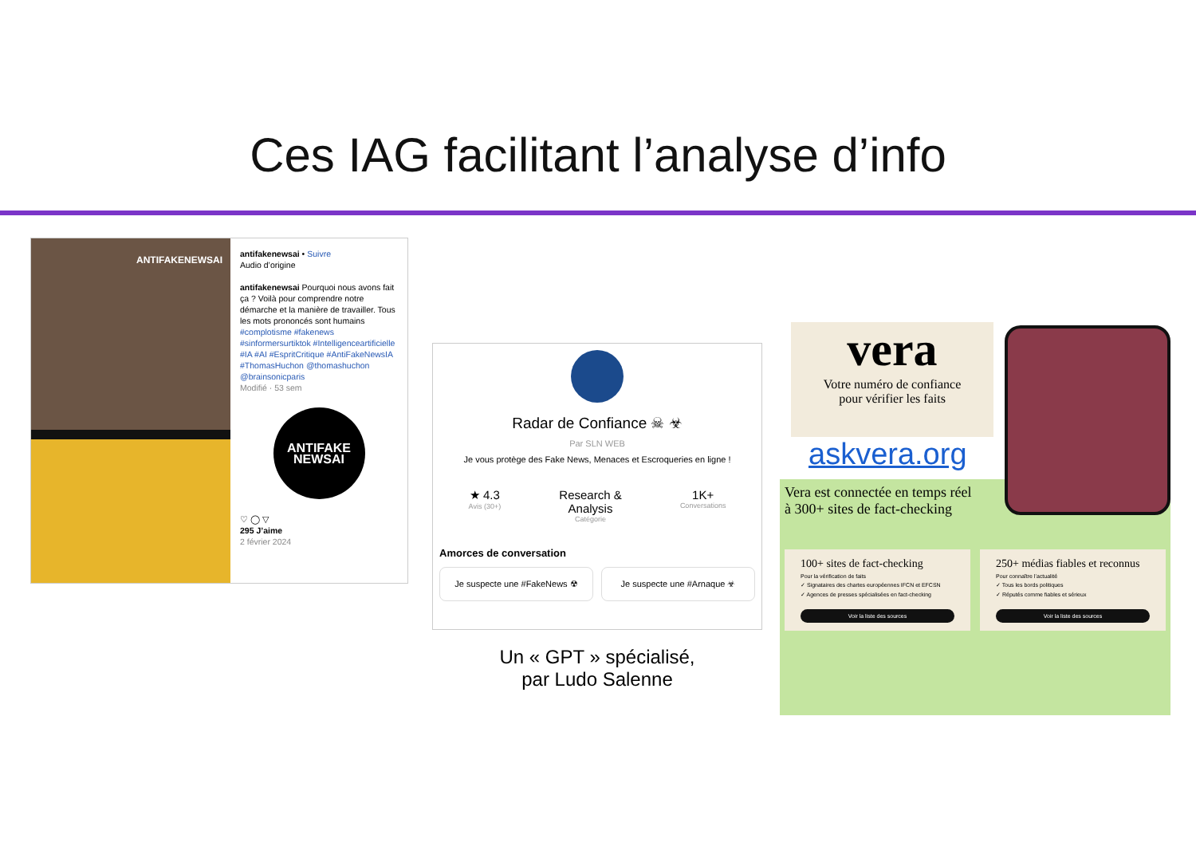Ces IAG facilitant l’analyse d’info
ANTIFAKENEWSAI
antifakenewsai • Suivre
Audio d’origine
antifakenewsai Pourquoi nous avons fait ça ? Voilà pour comprendre notre démarche et la manière de travailler. Tous les mots prononcés sont humains #complotisme #fakenews #sinformersurtiktok #Intelligenceartificielle #IA #AI #EspritCritique #AntiFakeNewsIA #ThomasHuchon @thomashuchon @brainsonicparis
Modifié · 53 sem
ANTIFAKE
NEWSAI
♡ ◯ ▽
295 J’aime
2 février 2024
Radar de Confiance ☠ ☣
Par SLN WEB
Je vous protège des Fake News, Menaces et Escroqueries en ligne !
★ 4.3
Avis (30+)
Research &
Analysis
Catégorie
1K+
Conversations
Amorces de conversation
Je suspecte une #FakeNews ☢ Je suspecte une #Arnaque ☣
Un « GPT » spécialisé,
par Ludo Salenne
vera
Votre numéro de confiance
pour vérifier les faits
askvera.org
Vera est connectée en temps réel
à 300+ sites de fact-checking
100+ sites de fact-checking
Pour la vérification de faits
✓ Signataires des chartes européennes IFCN et EFCSN
✓ Agences de presses spécialisées en fact-checking
Voir la liste des sources
250+ médias fiables et reconnus
Pour connaître l’actualité
✓ Tous les bords politiques
✓ Réputés comme fiables et sérieux
Voir la liste des sources